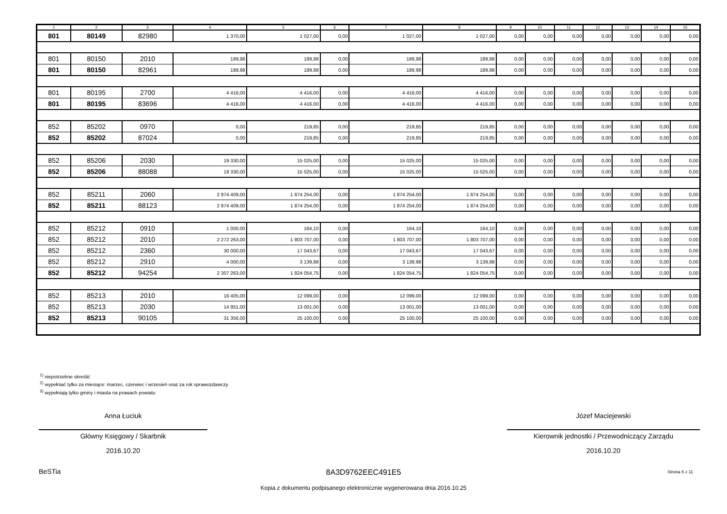| 1 | 2 | 3 | 4 | 5 | 6 | 7 | 8 | 9 | 10 | 11 | 12 | 13 | 14 | 15 |
| --- | --- | --- | --- | --- | --- | --- | --- | --- | --- | --- | --- | --- | --- | --- |
| 801 | 80149 | 82980 | 1 370,00 | 1 027,00 | 0,00 | 1 027,00 | 1 027,00 | 0,00 | 0,00 | 0,00 | 0,00 | 0,00 | 0,00 | 0,00 |
| 801 | 80150 | 2010 | 189,98 | 189,98 | 0,00 | 189,98 | 189,98 | 0,00 | 0,00 | 0,00 | 0,00 | 0,00 | 0,00 | 0,00 |
| 801 | 80150 | 82961 | 189,98 | 189,98 | 0,00 | 189,98 | 189,98 | 0,00 | 0,00 | 0,00 | 0,00 | 0,00 | 0,00 | 0,00 |
| 801 | 80195 | 2700 | 4 416,00 | 4 416,00 | 0,00 | 4 416,00 | 4 416,00 | 0,00 | 0,00 | 0,00 | 0,00 | 0,00 | 0,00 | 0,00 |
| 801 | 80195 | 83696 | 4 416,00 | 4 416,00 | 0,00 | 4 416,00 | 4 416,00 | 0,00 | 0,00 | 0,00 | 0,00 | 0,00 | 0,00 | 0,00 |
| 852 | 85202 | 0970 | 0,00 | 219,85 | 0,00 | 219,85 | 219,85 | 0,00 | 0,00 | 0,00 | 0,00 | 0,00 | 0,00 | 0,00 |
| 852 | 85202 | 87024 | 0,00 | 219,85 | 0,00 | 219,85 | 219,85 | 0,00 | 0,00 | 0,00 | 0,00 | 0,00 | 0,00 | 0,00 |
| 852 | 85206 | 2030 | 19 330,00 | 15 025,00 | 0,00 | 15 025,00 | 15 025,00 | 0,00 | 0,00 | 0,00 | 0,00 | 0,00 | 0,00 | 0,00 |
| 852 | 85206 | 88088 | 19 330,00 | 15 025,00 | 0,00 | 15 025,00 | 15 025,00 | 0,00 | 0,00 | 0,00 | 0,00 | 0,00 | 0,00 | 0,00 |
| 852 | 85211 | 2060 | 2 974 409,00 | 1 874 254,00 | 0,00 | 1 874 254,00 | 1 874 254,00 | 0,00 | 0,00 | 0,00 | 0,00 | 0,00 | 0,00 | 0,00 |
| 852 | 85211 | 88123 | 2 974 409,00 | 1 874 254,00 | 0,00 | 1 874 254,00 | 1 874 254,00 | 0,00 | 0,00 | 0,00 | 0,00 | 0,00 | 0,00 | 0,00 |
| 852 | 85212 | 0910 | 1 000,00 | 164,10 | 0,00 | 164,10 | 164,10 | 0,00 | 0,00 | 0,00 | 0,00 | 0,00 | 0,00 | 0,00 |
| 852 | 85212 | 2010 | 2 272 263,00 | 1 803 707,00 | 0,00 | 1 803 707,00 | 1 803 707,00 | 0,00 | 0,00 | 0,00 | 0,00 | 0,00 | 0,00 | 0,00 |
| 852 | 85212 | 2360 | 30 000,00 | 17 043,67 | 0,00 | 17 043,67 | 17 043,67 | 0,00 | 0,00 | 0,00 | 0,00 | 0,00 | 0,00 | 0,00 |
| 852 | 85212 | 2910 | 4 000,00 | 3 139,98 | 0,00 | 3 139,98 | 3 139,98 | 0,00 | 0,00 | 0,00 | 0,00 | 0,00 | 0,00 | 0,00 |
| 852 | 85212 | 94254 | 2 307 263,00 | 1 824 054,75 | 0,00 | 1 824 054,75 | 1 824 054,75 | 0,00 | 0,00 | 0,00 | 0,00 | 0,00 | 0,00 | 0,00 |
| 852 | 85213 | 2010 | 16 405,00 | 12 099,00 | 0,00 | 12 099,00 | 12 099,00 | 0,00 | 0,00 | 0,00 | 0,00 | 0,00 | 0,00 | 0,00 |
| 852 | 85213 | 2030 | 14 951,00 | 13 001,00 | 0,00 | 13 001,00 | 13 001,00 | 0,00 | 0,00 | 0,00 | 0,00 | 0,00 | 0,00 | 0,00 |
| 852 | 85213 | 90105 | 31 356,00 | 25 100,00 | 0,00 | 25 100,00 | 25 100,00 | 0,00 | 0,00 | 0,00 | 0,00 | 0,00 | 0,00 | 0,00 |
<sup>1)</sup> niepotrzebne skreślić
<sup>2)</sup> wypełniać tylko za miesiące: marzec, czerwiec i wrzesień oraz za rok sprawozdawczy
<sup>3)</sup> wypełniają tylko gminy i miasta na prawach powiatu
Anna Łuciuk
Główny Księgowy / Skarbnik
2016.10.20
Józef Maciejewski
Kierownik jednostki / Przewodniczący Zarządu
2016.10.20
BeSTia
8A3D9762EEC491E5 Strona 6 z 11
Kopia z dokumentu podpisanego elektronicznie wygenerowana dnia 2016.10.25